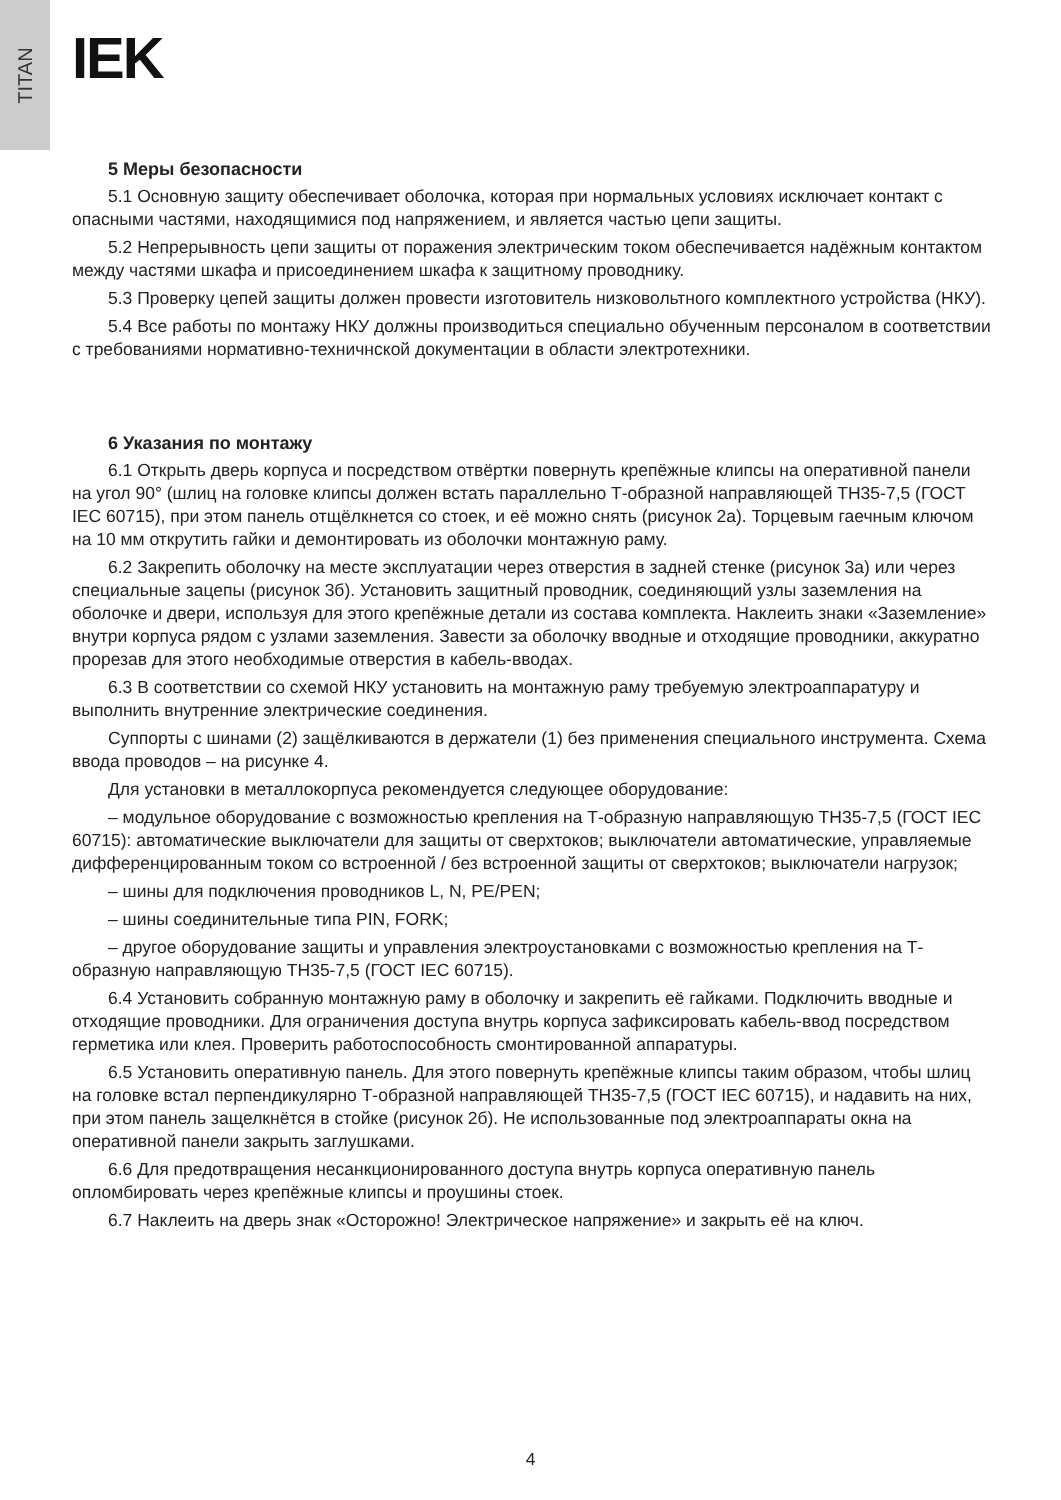TITAN
IEK
5 Меры безопасности
5.1 Основную защиту обеспечивает оболочка, которая при нормальных условиях исключает контакт с опасными частями, находящимися под напряжением, и является частью цепи защиты.
5.2 Непрерывность цепи защиты от поражения электрическим током обеспечивается надёжным контактом между частями шкафа и присоединением шкафа к защитному проводнику.
5.3 Проверку цепей защиты должен провести изготовитель низковольтного комплектного устройства (НКУ).
5.4 Все работы по монтажу НКУ должны производиться специально обученным персоналом в соответствии с требованиями нормативно-техничнской документации в области электротехники.
6 Указания по монтажу
6.1 Открыть дверь корпуса и посредством отвёртки повернуть крепёжные клипсы на оперативной панели на угол 90° (шлиц на головке клипсы должен встать параллельно Т-образной направляющей ТН35-7,5 (ГОСТ IEC 60715), при этом панель отщёлкнется со стоек, и её можно снять (рисунок 2а). Торцевым гаечным ключом на 10 мм открутить гайки и демонтировать из оболочки монтажную раму.
6.2 Закрепить оболочку на месте эксплуатации через отверстия в задней стенке (рисунок 3а) или через специальные зацепы (рисунок 3б). Установить защитный проводник, соединяющий узлы заземления на оболочке и двери, используя для этого крепёжные детали из состава комплекта. Наклеить знаки «Заземление» внутри корпуса рядом с узлами заземления. Завести за оболочку вводные и отходящие проводники, аккуратно прорезав для этого необходимые отверстия в кабель-вводах.
6.3 В соответствии со схемой НКУ установить на монтажную раму требуемую электроаппаратуру и выполнить внутренние электрические соединения.
Суппорты с шинами (2) защёлкиваются в держатели (1) без применения специального инструмента. Схема ввода проводов – на рисунке 4.
Для установки в металлокорпуса рекомендуется следующее оборудование:
– модульное оборудование с возможностью крепления на Т-образную направляющую ТН35-7,5 (ГОСТ IEC 60715): автоматические выключатели для защиты от сверхтоков; выключатели автоматические, управляемые дифференцированным током со встроенной / без встроенной защиты от сверхтоков; выключатели нагрузок;
– шины для подключения проводников L, N, PE/PEN;
– шины соединительные типа PIN, FORK;
– другое оборудование защиты и управления электроустановками с возможностью крепления на Т-образную направляющую ТН35-7,5 (ГОСТ IEC 60715).
6.4 Установить собранную монтажную раму в оболочку и закрепить её гайками. Подключить вводные и отходящие проводники. Для ограничения доступа внутрь корпуса зафиксировать кабель-ввод посредством герметика или клея. Проверить работоспособность смонтированной аппаратуры.
6.5 Установить оперативную панель. Для этого повернуть крепёжные клипсы таким образом, чтобы шлиц на головке встал перпендикулярно Т-образной направляющей ТН35-7,5 (ГОСТ IEC 60715), и надавить на них, при этом панель защелкнётся в стойке (рисунок 2б). Не использованные под электроаппараты окна на оперативной панели закрыть заглушками.
6.6 Для предотвращения несанкционированного доступа внутрь корпуса оперативную панель опломбировать через крепёжные клипсы и проушины стоек.
6.7 Наклеить на дверь знак «Осторожно! Электрическое напряжение» и закрыть её на ключ.
4